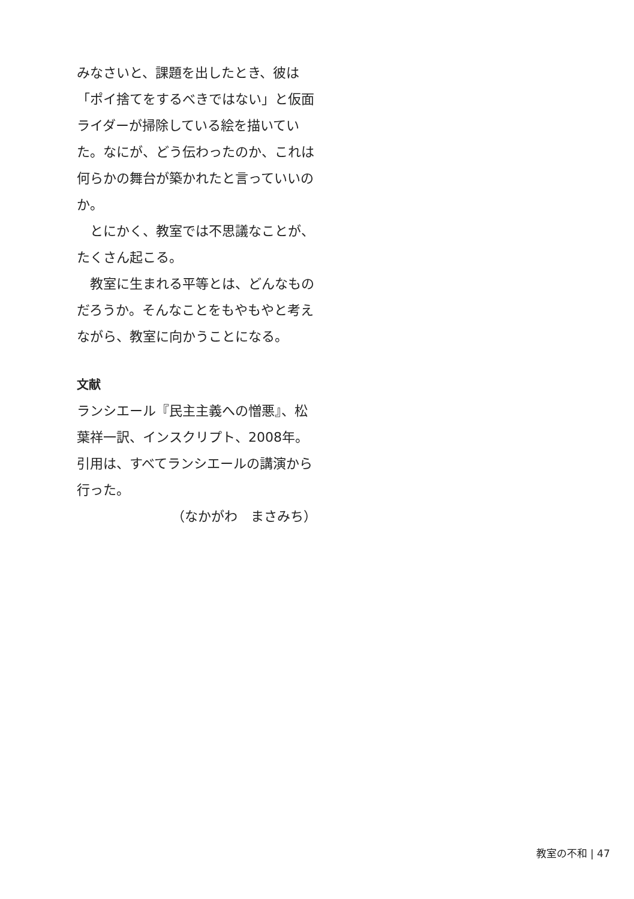みなさいと、課題を出したとき、彼は「ポイ捨てをするべきではない」と仮面ライダーが掃除している絵を描いていた。なにが、どう伝わったのか、これは何らかの舞台が築かれたと言っていいのか。
とにかく、教室では不思議なことが、たくさん起こる。
教室に生まれる平等とは、どんなものだろうか。そんなことをもやもやと考えながら、教室に向かうことになる。
文献
ランシエール『民主主義への憎悪』、松葉祥一訳、インスクリプト、2008年。
引用は、すべてランシエールの講演から行った。
（なかがわ　まさみち）
教室の不和 | 47